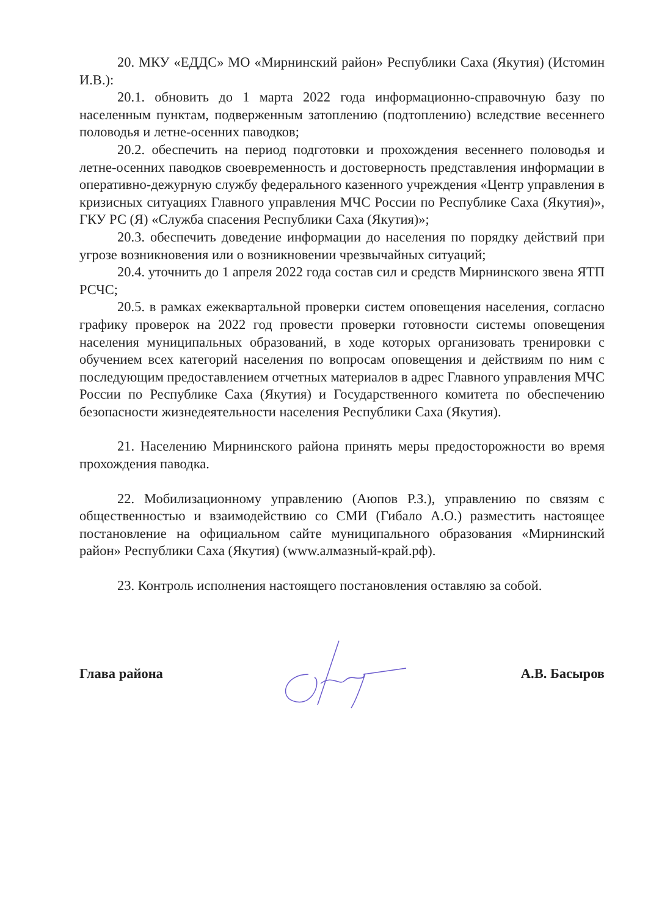20. МКУ «ЕДДС» МО «Мирнинский район» Республики Саха (Якутия) (Истомин И.В.):
20.1. обновить до 1 марта 2022 года информационно-справочную базу по населенным пунктам, подверженным затоплению (подтоплению) вследствие весеннего половодья и летне-осенних паводков;
20.2. обеспечить на период подготовки и прохождения весеннего половодья и летне-осенних паводков своевременность и достоверность представления информации в оперативно-дежурную службу федерального казенного учреждения «Центр управления в кризисных ситуациях Главного управления МЧС России по Республике Саха (Якутия)», ГКУ РС (Я) «Служба спасения Республики Саха (Якутия)»;
20.3. обеспечить доведение информации до населения по порядку действий при угрозе возникновения или о возникновении чрезвычайных ситуаций;
20.4. уточнить до 1 апреля 2022 года состав сил и средств Мирнинского звена ЯТП РСЧС;
20.5. в рамках ежеквартальной проверки систем оповещения населения, согласно графику проверок на 2022 год провести проверки готовности системы оповещения населения муниципальных образований, в ходе которых организовать тренировки с обучением всех категорий населения по вопросам оповещения и действиям по ним с последующим предоставлением отчетных материалов в адрес Главного управления МЧС России по Республике Саха (Якутия) и Государственного комитета по обеспечению безопасности жизнедеятельности населения Республики Саха (Якутия).
21. Населению Мирнинского района принять меры предосторожности во время прохождения паводка.
22. Мобилизационному управлению (Аюпов Р.З.), управлению по связям с общественностью и взаимодействию со СМИ (Гибало А.О.) разместить настоящее постановление на официальном сайте муниципального образования «Мирнинский район» Республики Саха (Якутия) (www.алмазный-край.рф).
23. Контроль исполнения настоящего постановления оставляю за собой.
Глава района А.В. Басыров